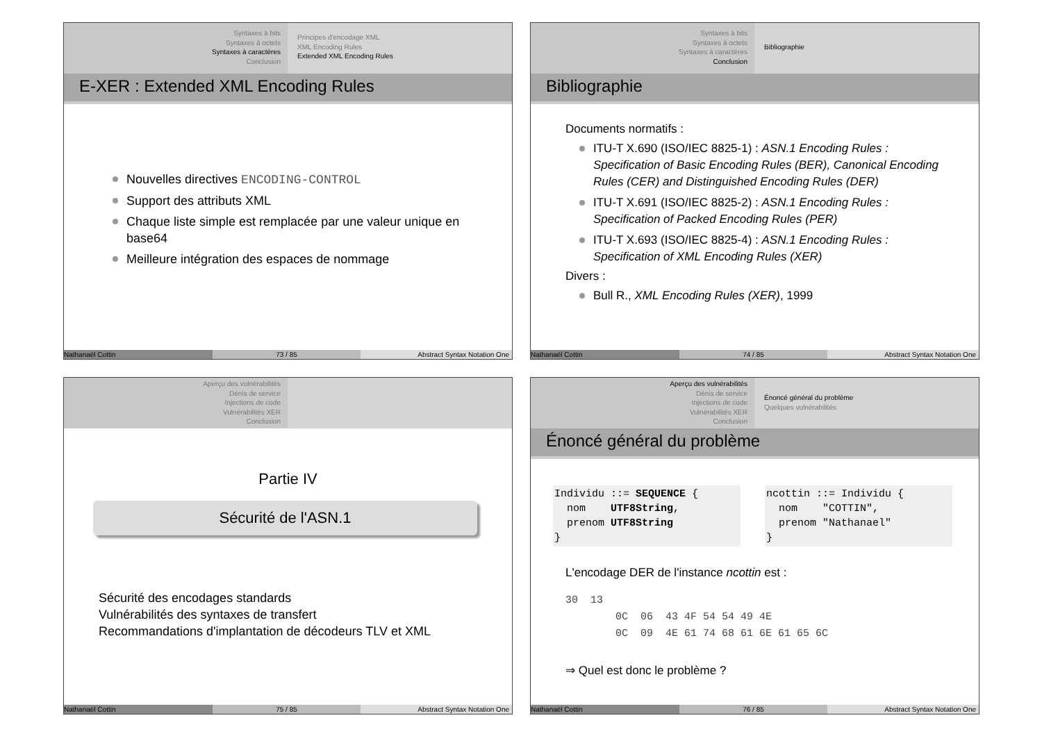Syntaxes à bits
Syntaxes à octets
Syntaxes à caractères
Conclusion
Principes d'encodage XML
XML Encoding Rules
Extended XML Encoding Rules
E-XER : Extended XML Encoding Rules
Nouvelles directives ENCODING-CONTROL
Support des attributs XML
Chaque liste simple est remplacée par une valeur unique en base64
Meilleure intégration des espaces de nommage
Nathanaël Cottin 73 / 85 Abstract Syntax Notation One
Syntaxes à bits
Syntaxes à octets
Syntaxes à caractères
Conclusion
Bibliographie
Bibliographie
Documents normatifs :
ITU-T X.690 (ISO/IEC 8825-1) : ASN.1 Encoding Rules : Specification of Basic Encoding Rules (BER), Canonical Encoding Rules (CER) and Distinguished Encoding Rules (DER)
ITU-T X.691 (ISO/IEC 8825-2) : ASN.1 Encoding Rules : Specification of Packed Encoding Rules (PER)
ITU-T X.693 (ISO/IEC 8825-4) : ASN.1 Encoding Rules : Specification of XML Encoding Rules (XER)
Divers :
Bull R., XML Encoding Rules (XER), 1999
Nathanaël Cottin 74 / 85 Abstract Syntax Notation One
Aperçu des vulnérabilités
Dénis de service
Injections de code
Vulnérabilités XER
Conclusion
Partie IV
Sécurité de l'ASN.1
Sécurité des encodages standards
Vulnérabilités des syntaxes de transfert
Recommandations d'implantation de décodeurs TLV et XML
Nathanaël Cottin 75 / 85 Abstract Syntax Notation One
Aperçu des vulnérabilités
Dénis de service
Injections de code
Vulnérabilités XER
Conclusion
Énoncé général du problème
Quelques vulnérabilités
Énoncé général du problème
Individu ::= SEQUENCE { nom UTF8String, prenom UTF8String }
ncottin ::= Individu { nom "COTTIN", prenom "Nathanael" }
L'encodage DER de l'instance ncottin est :
30 13 0C 06 43 4F 54 54 49 4E 0C 09 4E 61 74 68 61 6E 61 65 6C
⇒ Quel est donc le problème ?
Nathanaël Cottin 76 / 85 Abstract Syntax Notation One